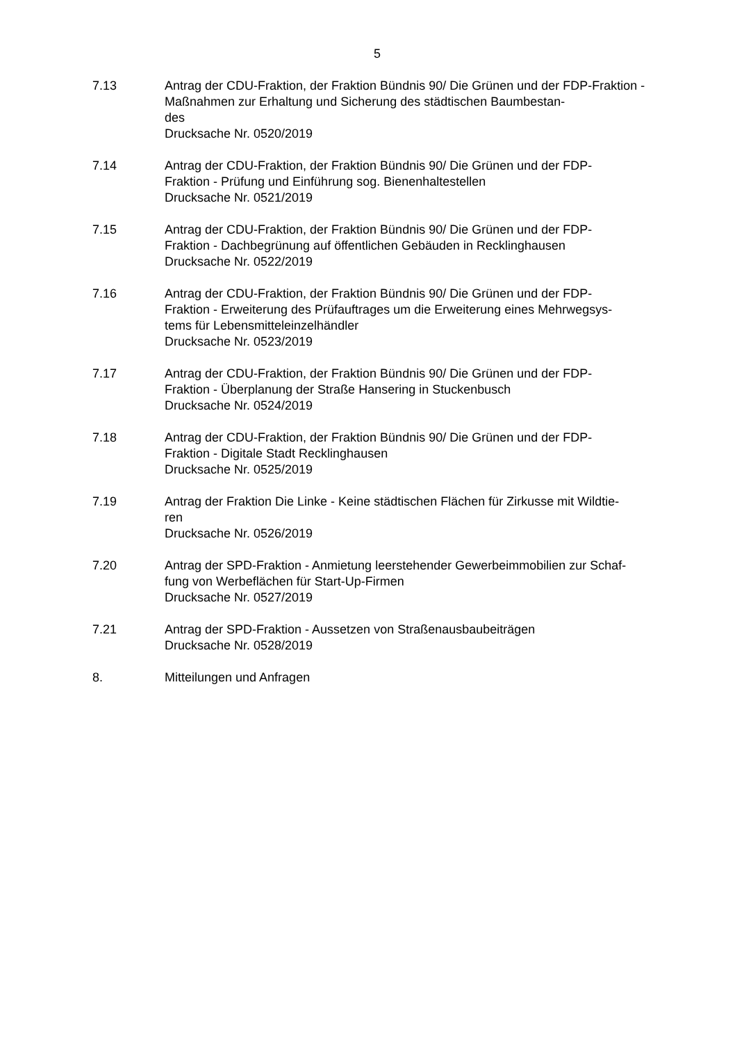5
7.13 Antrag der CDU-Fraktion, der Fraktion Bündnis 90/ Die Grünen und der FDP-Fraktion - Maßnahmen zur Erhaltung und Sicherung des städtischen Baumbestan-
des
Drucksache Nr. 0520/2019
7.14 Antrag der CDU-Fraktion, der Fraktion Bündnis 90/ Die Grünen und der FDP-
Fraktion - Prüfung und Einführung sog. Bienenhaltestellen
Drucksache Nr. 0521/2019
7.15 Antrag der CDU-Fraktion, der Fraktion Bündnis 90/ Die Grünen und der FDP-
Fraktion - Dachbegrünung auf öffentlichen Gebäuden in Recklinghausen
Drucksache Nr. 0522/2019
7.16 Antrag der CDU-Fraktion, der Fraktion Bündnis 90/ Die Grünen und der FDP-
Fraktion - Erweiterung des Prüfauftrages um die Erweiterung eines Mehrwegsys-
tems für Lebensmitteleinzelhändler
Drucksache Nr. 0523/2019
7.17 Antrag der CDU-Fraktion, der Fraktion Bündnis 90/ Die Grünen und der FDP-
Fraktion - Überplanung der Straße Hansering in Stuckenbusch
Drucksache Nr. 0524/2019
7.18 Antrag der CDU-Fraktion, der Fraktion Bündnis 90/ Die Grünen und der FDP-
Fraktion - Digitale Stadt Recklinghausen
Drucksache Nr. 0525/2019
7.19 Antrag der Fraktion Die Linke - Keine städtischen Flächen für Zirkusse mit Wildtie-
ren
Drucksache Nr. 0526/2019
7.20 Antrag der SPD-Fraktion - Anmietung leerstehender Gewerbeimmobilien zur Schaf-
fung von Werbeflächen für Start-Up-Firmen
Drucksache Nr. 0527/2019
7.21 Antrag der SPD-Fraktion - Aussetzen von Straßenausbaubeiträgen
Drucksache Nr. 0528/2019
8. Mitteilungen und Anfragen